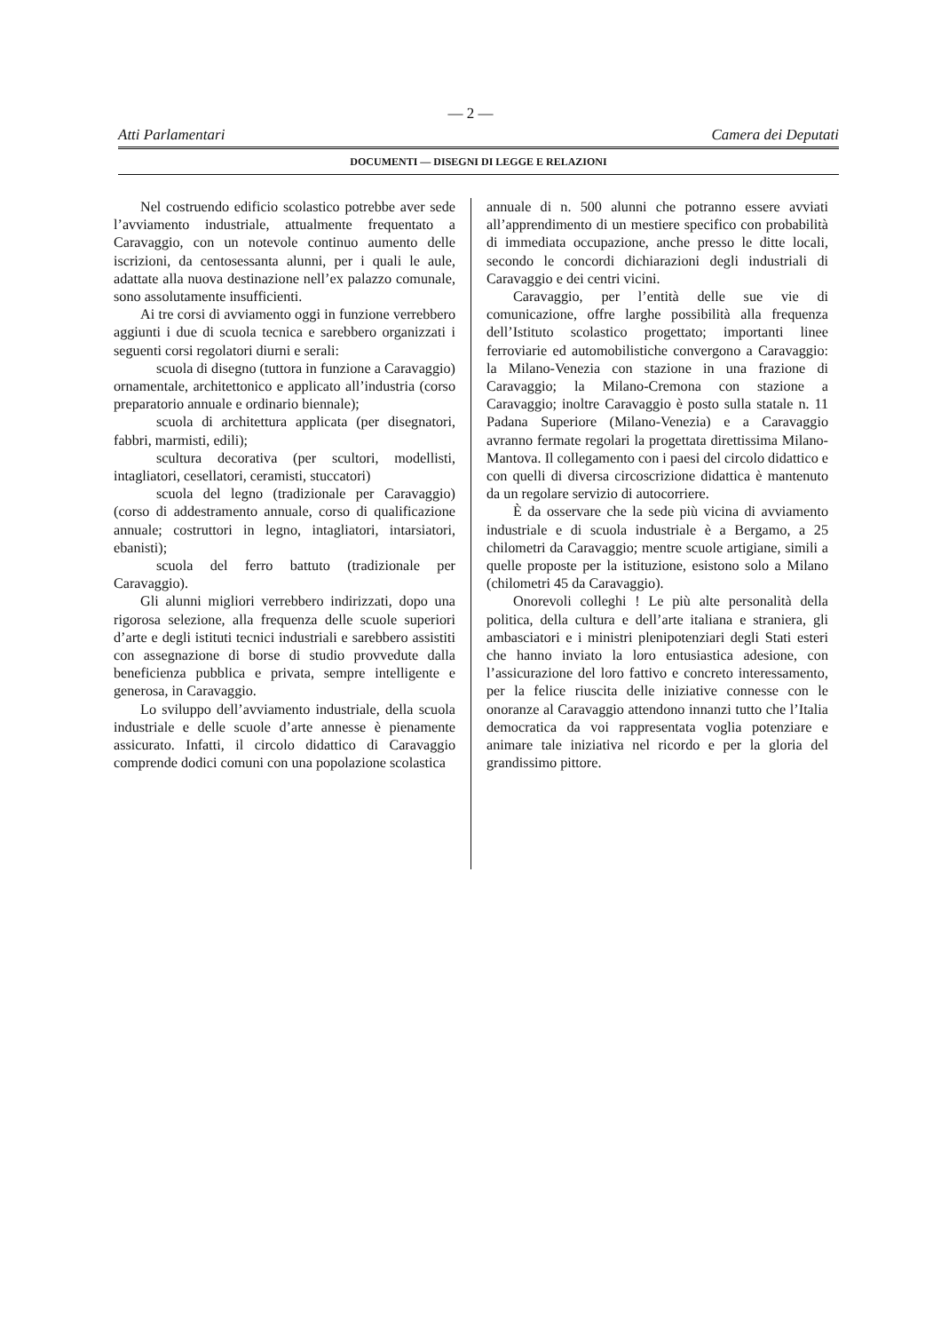— 2 —
Atti Parlamentari Camera dei Deputati
DOCUMENTI — DISEGNI DI LEGGE E RELAZIONI
Nel costruendo edificio scolastico potrebbe aver sede l’avviamento industriale, attualmente frequentato a Caravaggio, con un notevole continuo aumento delle iscrizioni, da centosessanta alunni, per i quali le aule, adattate alla nuova destinazione nell’ex palazzo comunale, sono assolutamente insufficienti.
Ai tre corsi di avviamento oggi in funzione verrebbero aggiunti i due di scuola tecnica e sarebbero organizzati i seguenti corsi regolatori diurni e serali:
scuola di disegno (tuttora in funzione a Caravaggio) ornamentale, architettonico e applicato all’industria (corso preparatorio annuale e ordinario biennale);
scuola di architettura applicata (per disegnatori, fabbri, marmisti, edili);
scultura decorativa (per scultori, modellisti, intagliatori, cesellatori, ceramisti, stuccatori)
scuola del legno (tradizionale per Caravaggio) (corso di addestramento annuale, corso di qualificazione annuale; costruttori in legno, intagliatori, intarsiatori, ebanisti);
scuola del ferro battuto (tradizionale per Caravaggio).
Gli alunni migliori verrebbero indirizzati, dopo una rigorosa selezione, alla frequenza delle scuole superiori d’arte e degli istituti tecnici industriali e sarebbero assistiti con assegnazione di borse di studio provvedute dalla beneficienza pubblica e privata, sempre intelligente e generosa, in Caravaggio.
Lo sviluppo dell’avviamento industriale, della scuola industriale e delle scuole d’arte annesse è pienamente assicurato. Infatti, il circolo didattico di Caravaggio comprende dodici comuni con una popolazione scolastica
annuale di n. 500 alunni che potranno essere avviati all’apprendimento di un mestiere specifico con probabilità di immediata occupazione, anche presso le ditte locali, secondo le concordi dichiarazioni degli industriali di Caravaggio e dei centri vicini.
Caravaggio, per l’entità delle sue vie di comunicazione, offre larghe possibilità alla frequenza dell’Istituto scolastico progettato; importanti linee ferroviarie ed automobilistiche convergono a Caravaggio: la Milano-Venezia con stazione in una frazione di Caravaggio; la Milano-Cremona con stazione a Caravaggio; inoltre Caravaggio è posto sulla statale n. 11 Padana Superiore (Milano-Venezia) e a Caravaggio avranno fermate regolari la progettata direttissima Milano-Mantova. Il collegamento con i paesi del circolo didattico e con quelli di diversa circoscrizione didattica è mantenuto da un regolare servizio di autocorriere.
È da osservare che la sede più vicina di avviamento industriale e di scuola industriale è a Bergamo, a 25 chilometri da Caravaggio; mentre scuole artigiane, simili a quelle proposte per la istituzione, esistono solo a Milano (chilometri 45 da Caravaggio).
Onorevoli colleghi ! Le più alte personalità della politica, della cultura e dell’arte italiana e straniera, gli ambasciatori e i ministri plenipotenziari degli Stati esteri che hanno inviato la loro entusiastica adesione, con l’assicurazione del loro fattivo e concreto interessamento, per la felice riuscita delle iniziative connesse con le onoranze al Caravaggio attendono innanzi tutto che l’Italia democratica da voi rappresentata voglia potenziare e animare tale iniziativa nel ricordo e per la gloria del grandissimo pittore.